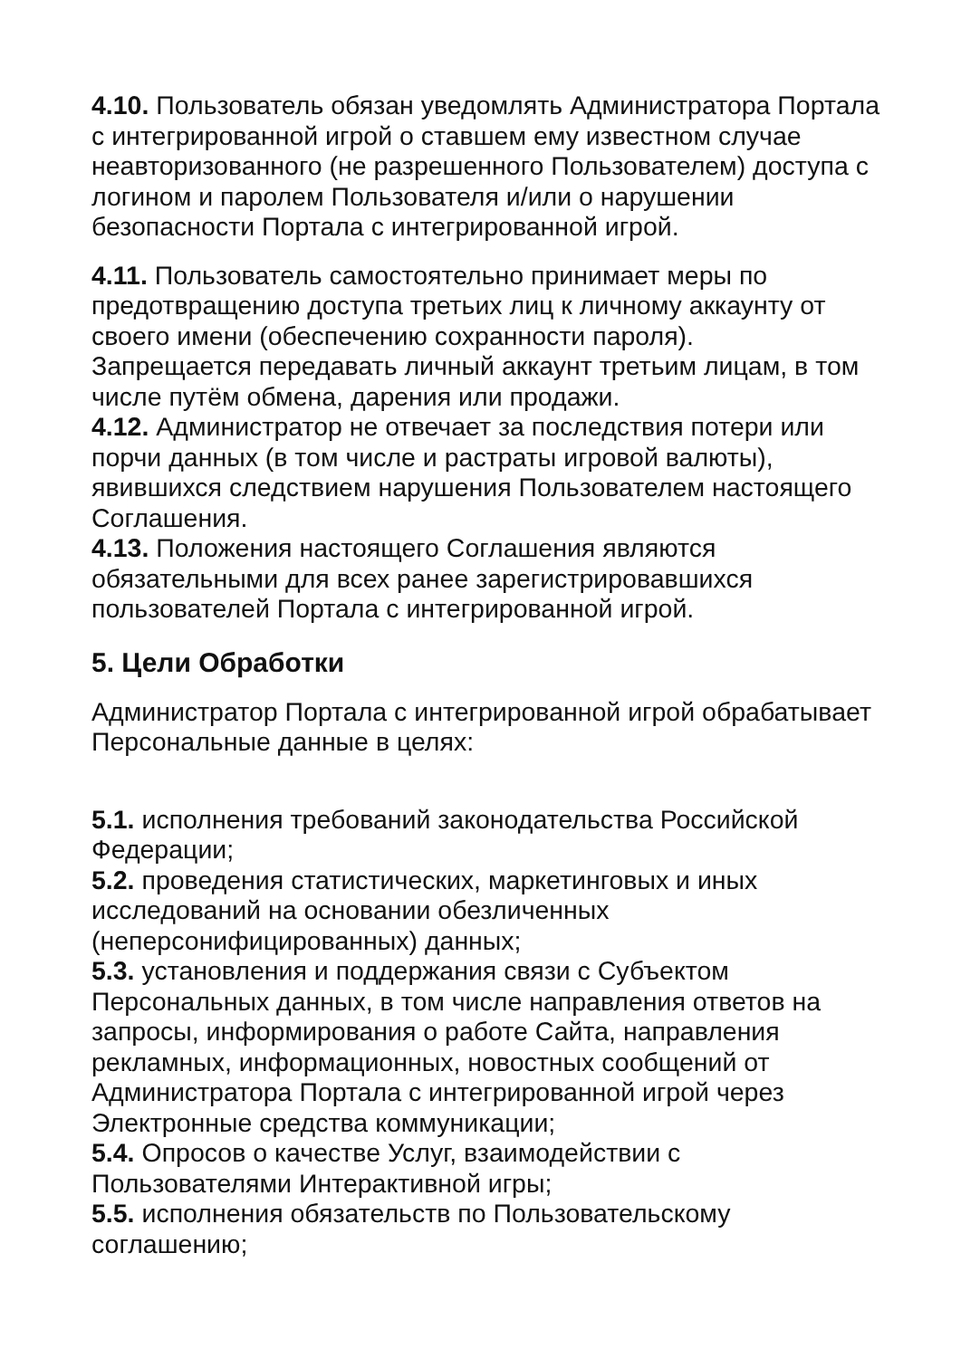4.10. Пользователь обязан уведомлять Администратора Портала с интегрированной игрой о ставшем ему известном случае неавторизованного (не разрешенного Пользователем) доступа с логином и паролем Пользователя и/или о нарушении безопасности Портала с интегрированной игрой.
4.11. Пользователь самостоятельно принимает меры по предотвращению доступа третьих лиц к личному аккаунту от своего имени (обеспечению сохранности пароля).
Запрещается передавать личный аккаунт третьим лицам, в том числе путём обмена, дарения или продажи.
4.12. Администратор не отвечает за последствия потери или порчи данных (в том числе и растраты игровой валюты), явившихся следствием нарушения Пользователем настоящего Соглашения.
4.13. Положения настоящего Соглашения являются обязательными для всех ранее зарегистрировавшихся пользователей Портала с интегрированной игрой.
5. Цели Обработки
Администратор Портала с интегрированной игрой обрабатывает Персональные данные в целях:
5.1. исполнения требований законодательства Российской Федерации;
5.2. проведения статистических, маркетинговых и иных исследований на основании обезличенных (неперсонифицированных) данных;
5.3. установления и поддержания связи с Субъектом Персональных данных, в том числе направления ответов на запросы, информирования о работе Сайта, направления рекламных, информационных, новостных сообщений от Администратора Портала с интегрированной игрой через Электронные средства коммуникации;
5.4. Опросов о качестве Услуг, взаимодействии с Пользователями Интерактивной игры;
5.5. исполнения обязательств по Пользовательскому соглашению;